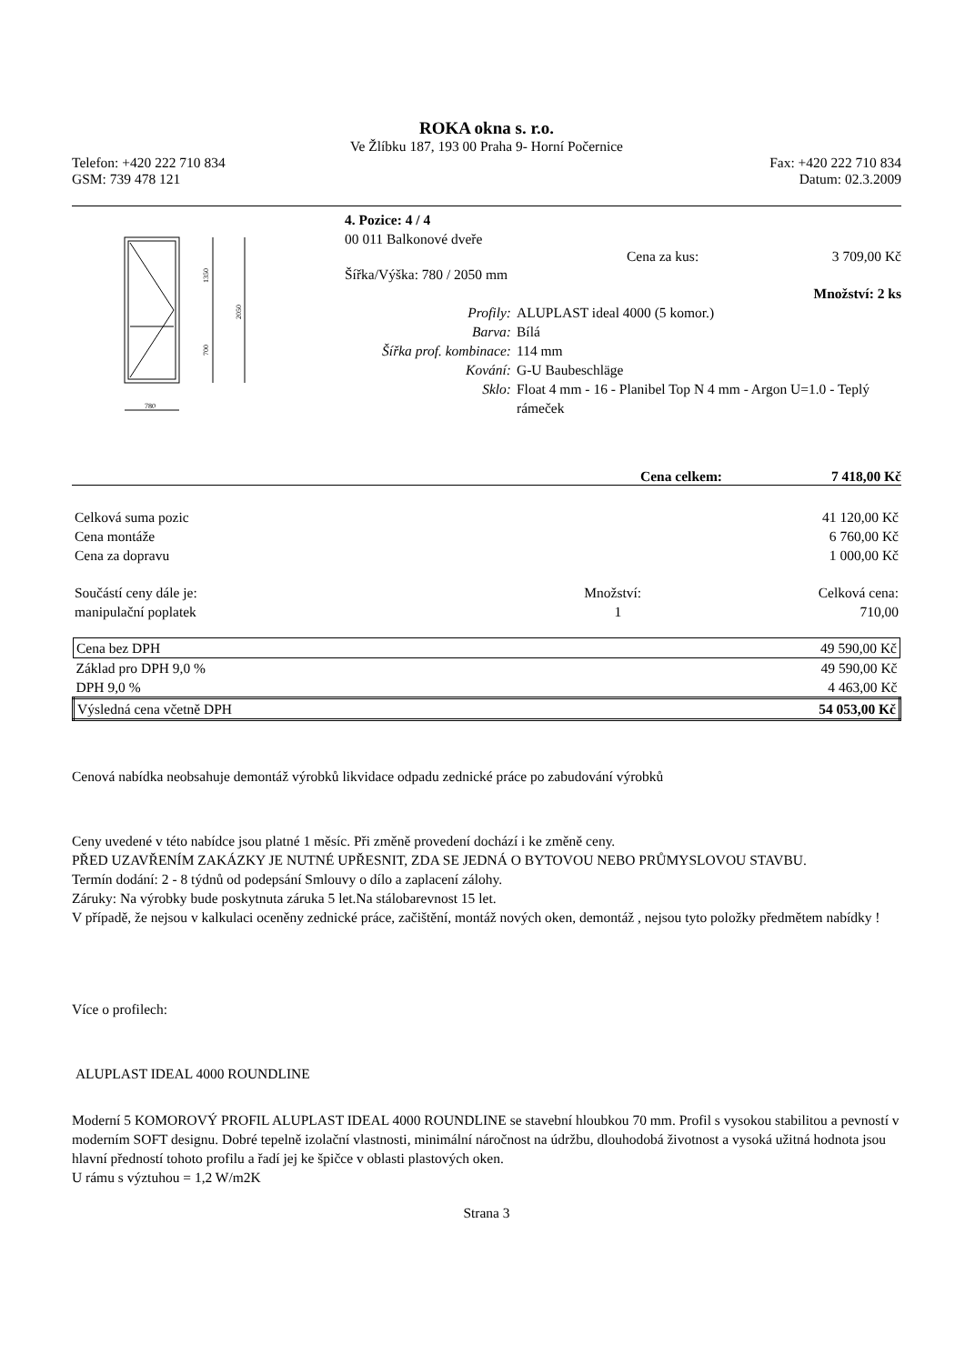ROKA okna s. r.o.
Ve Žlíbku 187, 193 00 Praha 9- Horní Počernice
Telefon: +420 222 710 834 Fax: +420 222 710 834
GSM: 739 478 121 Datum: 02.3.2009
1350
2050
700
780
4. Pozice: 4 / 4
00 011 Balkonové dveře
Cena za kus: 3 709,00 Kč
Šířka/Výška: 780 / 2050 mm
Množství: 2 ks
| Profily: | ALUPLAST ideal 4000 (5 komor.) |
| Barva: | Bílá |
| Šířka prof. kombinace: | 114 mm |
| Kování: | G-U Baubeschläge |
| Sklo: | Float 4 mm - 16 - Planibel Top N 4 mm - Argon U=1.0 - Teplý rámeček |
Cena celkem: 7 418,00 Kč
| Celková suma pozic | 41 120,00 Kč |
| Cena montáže | 6 760,00 Kč |
| Cena za dopravu | 1 000,00 Kč |
| Součástí ceny dále je: | Množství: | Celková cena: |
| manipulační poplatek | 1 | 710,00 |
| Cena bez DPH | 49 590,00 Kč |
| Základ pro DPH 9,0 % | 49 590,00 Kč |
| DPH 9,0 % | 4 463,00 Kč |
| Výsledná cena včetně DPH | 54 053,00 Kč |
Cenová nabídka neobsahuje demontáž výrobků likvidace odpadu zednické práce po zabudování výrobků
Ceny uvedené v této nabídce jsou platné 1 měsíc. Při změně provedení dochází i ke změně ceny.
PŘED UZAVŘENÍM ZAKÁZKY JE NUTNÉ UPŘESNIT, ZDA SE JEDNÁ O BYTOVOU NEBO PRŮMYSLOVOU STAVBU.
Termín dodání: 2 - 8 týdnů od podepsání Smlouvy o dílo a zaplacení zálohy.
Záruky: Na výrobky bude poskytnuta záruka 5 let.Na stálobarevnost 15 let.
V případě, že nejsou v kalkulaci oceněny zednické práce, začištění, montáž nových oken, demontáž , nejsou tyto položky předmětem nabídky !
Více o profilech:
ALUPLAST IDEAL 4000 ROUNDLINE
Moderní 5 KOMOROVÝ PROFIL ALUPLAST IDEAL 4000 ROUNDLINE se stavební hloubkou 70 mm. Profil s vysokou stabilitou a pevností v moderním SOFT designu. Dobré tepelně izolační vlastnosti, minimální náročnost na údržbu, dlouhodobá životnost a vysoká užitná hodnota jsou hlavní předností tohoto profilu a řadí jej ke špičce v oblasti plastových oken.
U rámu s výztuhou = 1,2 W/m2K
Strana 3